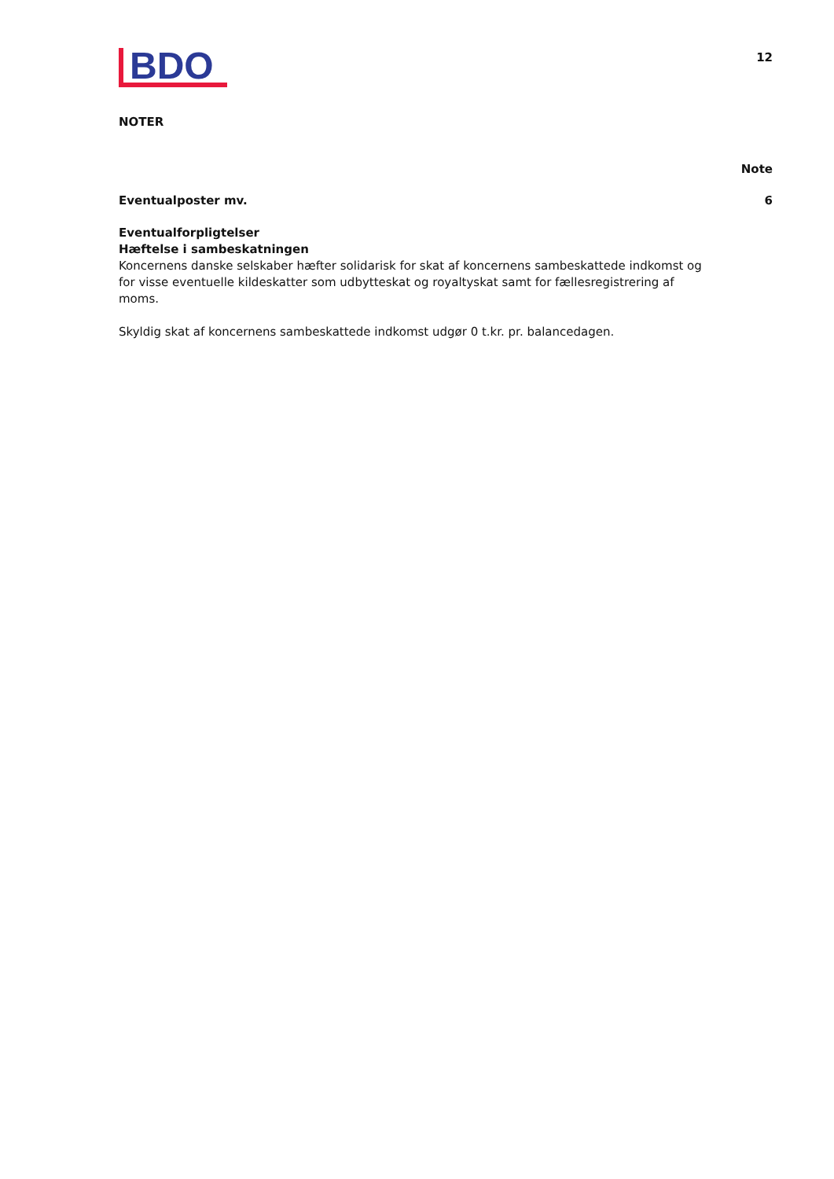BDO
12
NOTER
Note
Eventualposter mv. 6
Eventualforpligtelser
Hæftelse i sambeskatningen
Koncernens danske selskaber hæfter solidarisk for skat af koncernens sambeskattede indkomst og for visse eventuelle kildeskatter som udbytteskat og royaltyskat samt for fællesregistrering af moms.
Skyldig skat af koncernens sambeskattede indkomst udgør 0 t.kr. pr. balancedagen.